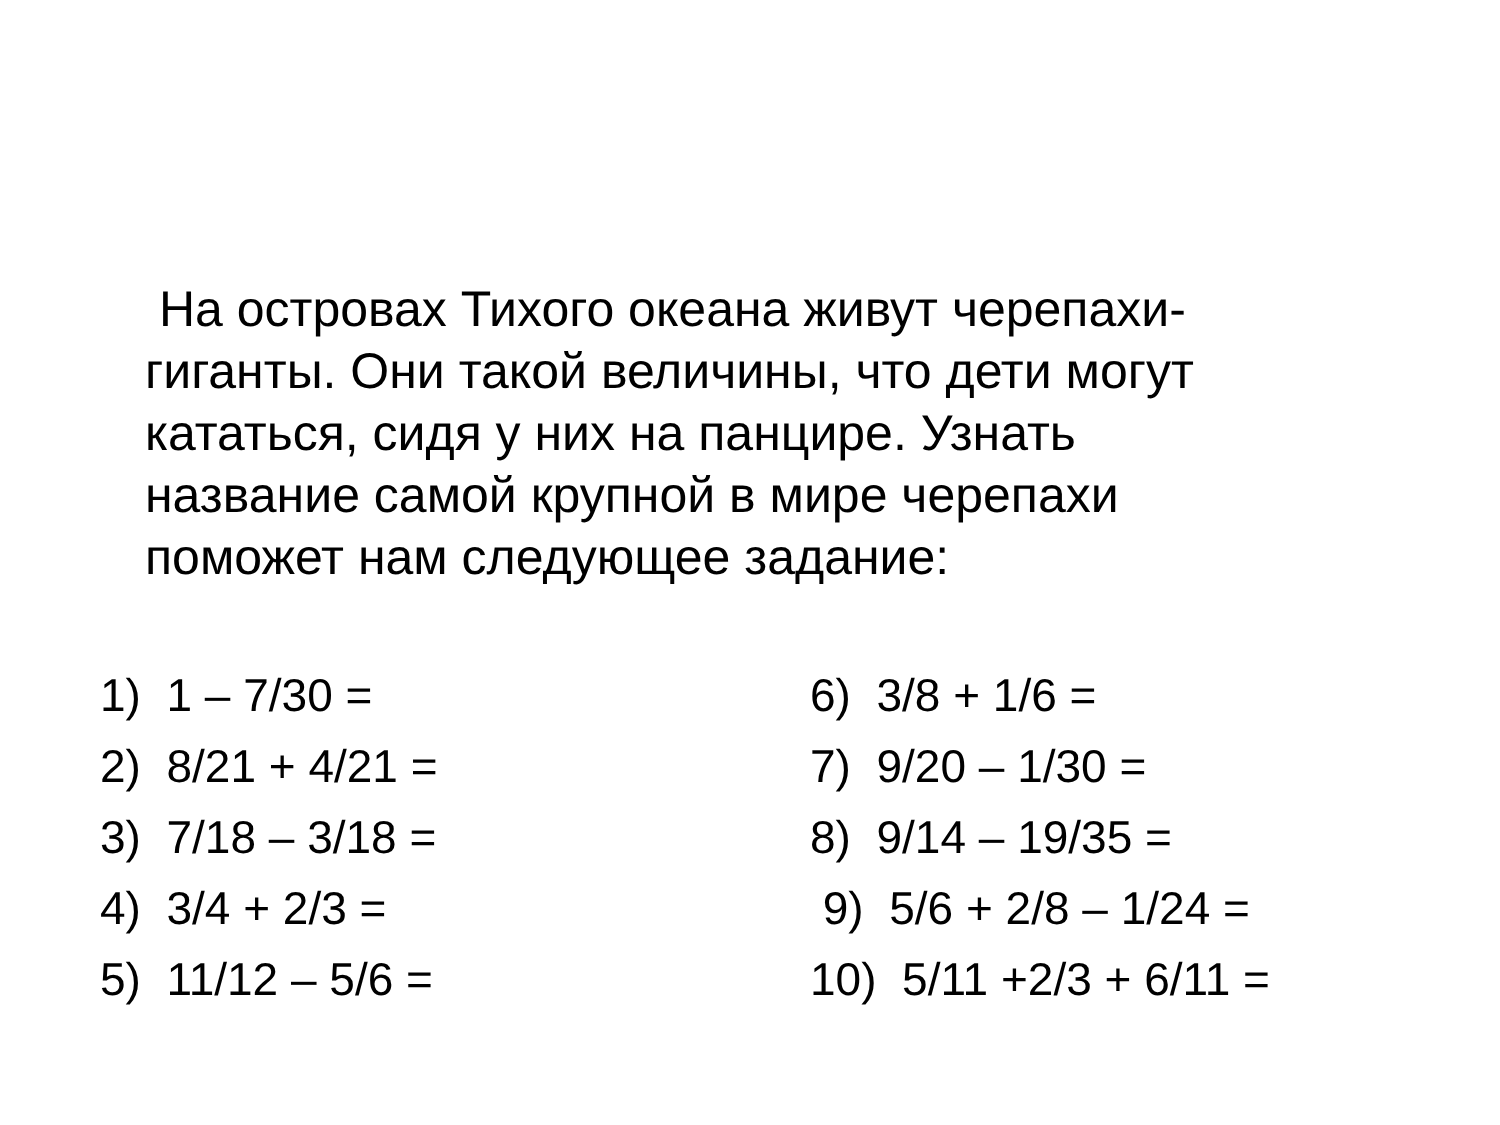На островах Тихого океана живут черепахи-
гиганты. Они такой величины, что дети могут
кататься, сидя у них на панцире. Узнать
название самой крупной в мире черепахи
поможет нам следующее задание:
1) 1 – 7/30 =
2) 8/21 + 4/21 =
3) 7/18 – 3/18 =
4) 3/4 + 2/3 =
5) 11/12 – 5/6 =
6) 3/8 + 1/6 =
7) 9/20 – 1/30 =
8) 9/14 – 19/35 =
9) 5/6 + 2/8 – 1/24 =
10) 5/11 +2/3 + 6/11 =